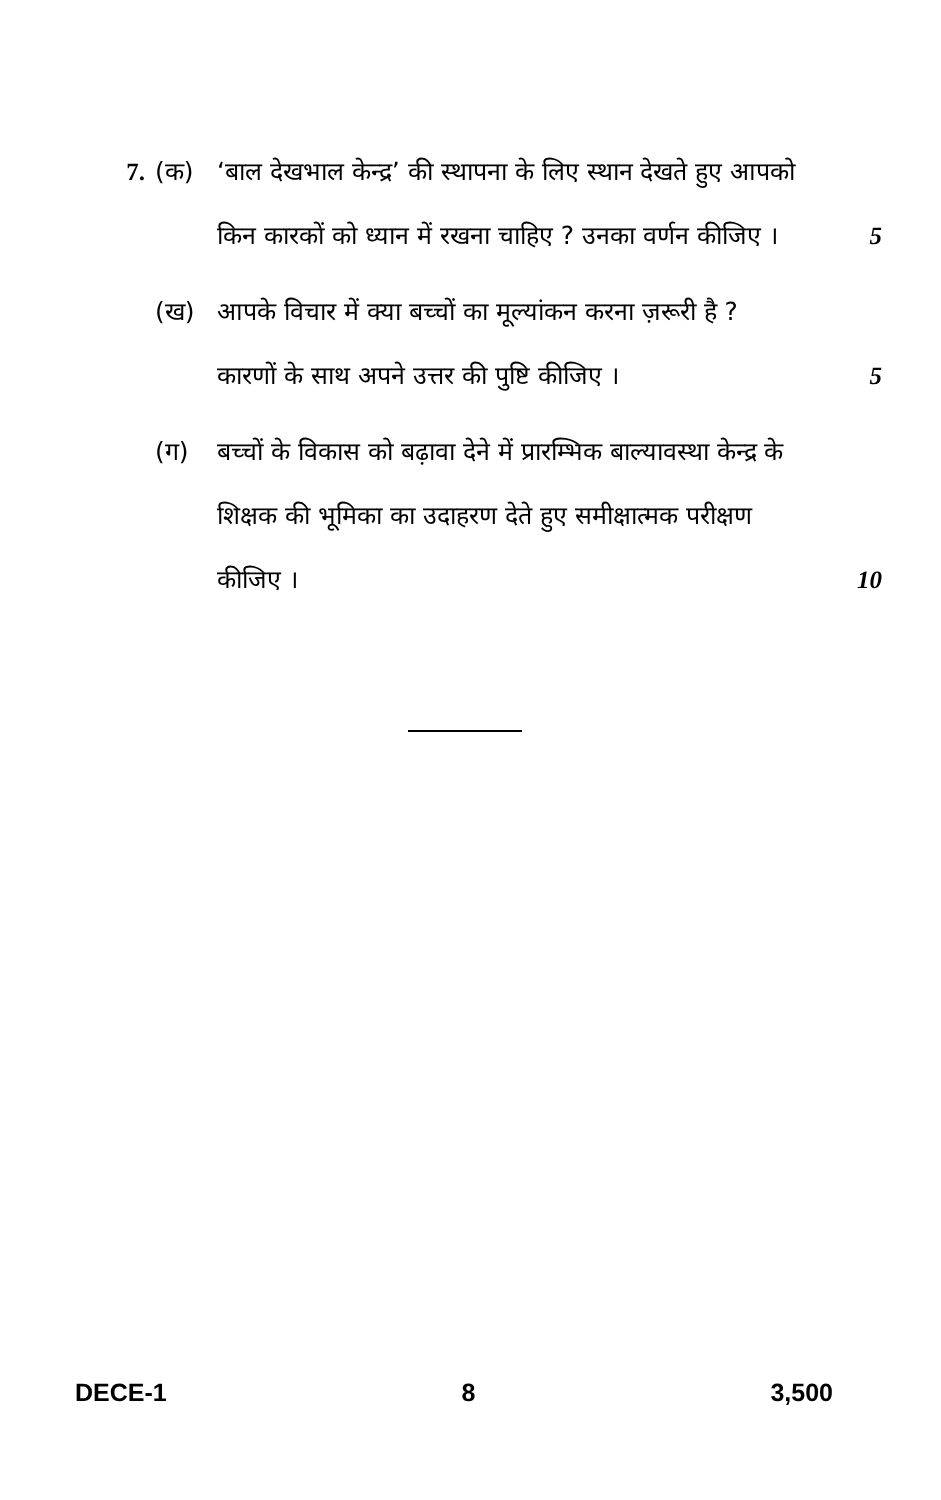7. (क) ‘बाल देखभाल केन्द्र’ की स्थापना के लिए स्थान देखते हुए आपको किन कारकों को ध्यान में रखना चाहिए ? उनका वर्णन कीजिए ।
5
(ख) आपके विचार में क्या बच्चों का मूल्यांकन करना ज़रूरी है ? कारणों के साथ अपने उत्तर की पुष्टि कीजिए ।
5
(ग) बच्चों के विकास को बढ़ावा देने में प्रारम्भिक बाल्यावस्था केन्द्र के शिक्षक की भूमिका का उदाहरण देते हुए समीक्षात्मक परीक्षण कीजिए ।
10
DECE-1 8 3,500